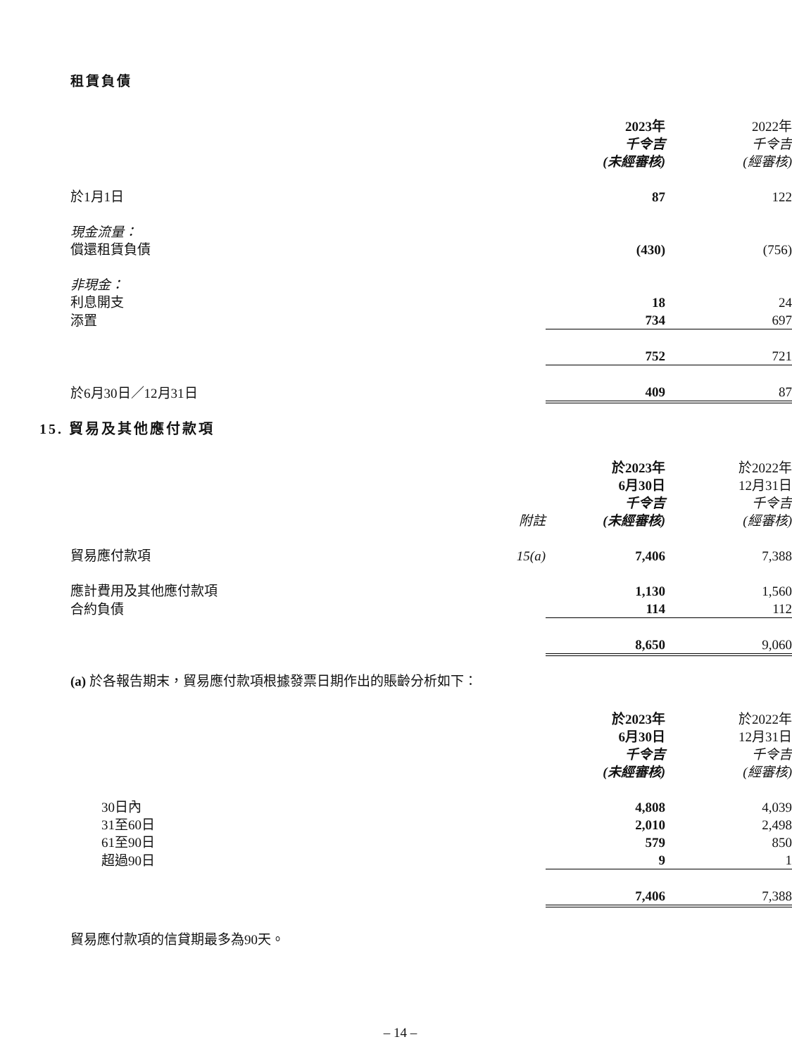租賃負債
| | 2023年 千令吉 (未經審核) | 2022年 千令吉 (經審核) |
| --- | --- | --- |
| 於1月1日 | 87 | 122 |
| 現金流量： | | |
| 償還租賃負債 | (430) | (756) |
| 非現金： | | |
| 利息開支 | 18 | 24 |
| 添置 | 734 | 697 |
| | 752 | 721 |
| 於6月30日／12月31日 | 409 | 87 |
15. 貿易及其他應付款項
| | 附註 | 於2023年 6月30日 千令吉 (未經審核) | 於2022年 12月31日 千令吉 (經審核) |
| --- | --- | --- | --- |
| 貿易應付款項 | 15(a) | 7,406 | 7,388 |
| 應計費用及其他應付款項 | | 1,130 | 1,560 |
| 合約負債 | | 114 | 112 |
| | | 8,650 | 9,060 |
(a) 於各報告期末，貿易應付款項根據發票日期作出的賬齡分析如下：
| | 於2023年 6月30日 千令吉 (未經審核) | 於2022年 12月31日 千令吉 (經審核) |
| --- | --- | --- |
| 30日內 | 4,808 | 4,039 |
| 31至60日 | 2,010 | 2,498 |
| 61至90日 | 579 | 850 |
| 超過90日 | 9 | 1 |
| | 7,406 | 7,388 |
貿易應付款項的信貸期最多為90天。
– 14 –